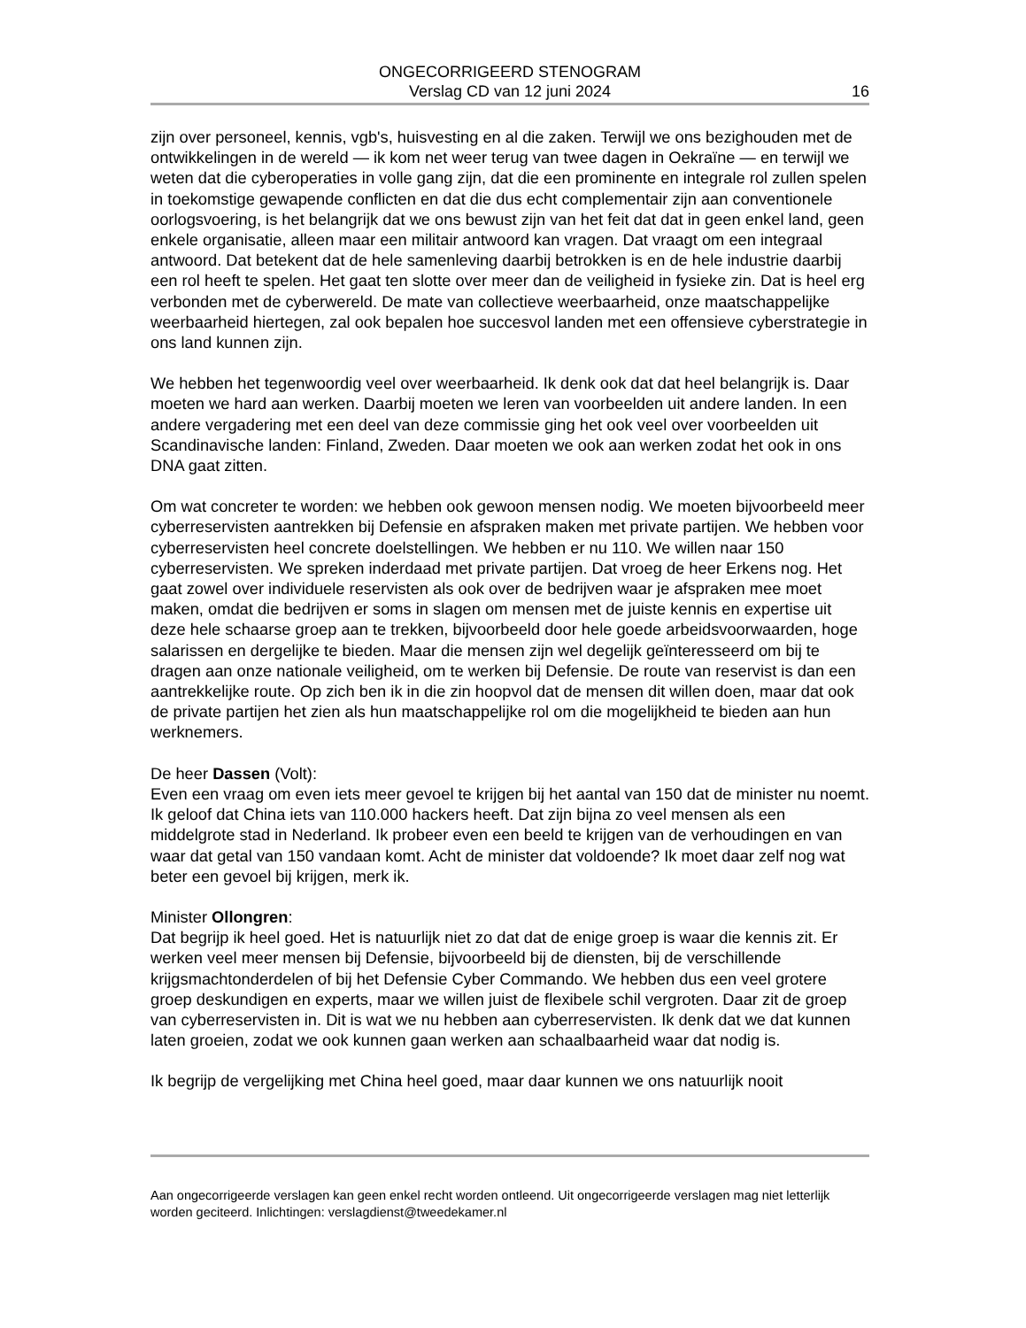ONGECORRIGEERD STENOGRAM
Verslag CD van 12 juni 2024 16
zijn over personeel, kennis, vgb's, huisvesting en al die zaken. Terwijl we ons bezighouden met de ontwikkelingen in de wereld — ik kom net weer terug van twee dagen in Oekraïne — en terwijl we weten dat die cyberoperaties in volle gang zijn, dat die een prominente en integrale rol zullen spelen in toekomstige gewapende conflicten en dat die dus echt complementair zijn aan conventionele oorlogsvoering, is het belangrijk dat we ons bewust zijn van het feit dat dat in geen enkel land, geen enkele organisatie, alleen maar een militair antwoord kan vragen. Dat vraagt om een integraal antwoord. Dat betekent dat de hele samenleving daarbij betrokken is en de hele industrie daarbij een rol heeft te spelen. Het gaat ten slotte over meer dan de veiligheid in fysieke zin. Dat is heel erg verbonden met de cyberwereld. De mate van collectieve weerbaarheid, onze maatschappelijke weerbaarheid hiertegen, zal ook bepalen hoe succesvol landen met een offensieve cyberstrategie in ons land kunnen zijn.
We hebben het tegenwoordig veel over weerbaarheid. Ik denk ook dat dat heel belangrijk is. Daar moeten we hard aan werken. Daarbij moeten we leren van voorbeelden uit andere landen. In een andere vergadering met een deel van deze commissie ging het ook veel over voorbeelden uit Scandinavische landen: Finland, Zweden. Daar moeten we ook aan werken zodat het ook in ons DNA gaat zitten.
Om wat concreter te worden: we hebben ook gewoon mensen nodig. We moeten bijvoorbeeld meer cyberreservisten aantrekken bij Defensie en afspraken maken met private partijen. We hebben voor cyberreservisten heel concrete doelstellingen. We hebben er nu 110. We willen naar 150 cyberreservisten. We spreken inderdaad met private partijen. Dat vroeg de heer Erkens nog. Het gaat zowel over individuele reservisten als ook over de bedrijven waar je afspraken mee moet maken, omdat die bedrijven er soms in slagen om mensen met de juiste kennis en expertise uit deze hele schaarse groep aan te trekken, bijvoorbeeld door hele goede arbeidsvoorwaarden, hoge salarissen en dergelijke te bieden. Maar die mensen zijn wel degelijk geïnteresseerd om bij te dragen aan onze nationale veiligheid, om te werken bij Defensie. De route van reservist is dan een aantrekkelijke route. Op zich ben ik in die zin hoopvol dat de mensen dit willen doen, maar dat ook de private partijen het zien als hun maatschappelijke rol om die mogelijkheid te bieden aan hun werknemers.
De heer Dassen (Volt):
Even een vraag om even iets meer gevoel te krijgen bij het aantal van 150 dat de minister nu noemt. Ik geloof dat China iets van 110.000 hackers heeft. Dat zijn bijna zo veel mensen als een middelgrote stad in Nederland. Ik probeer even een beeld te krijgen van de verhoudingen en van waar dat getal van 150 vandaan komt. Acht de minister dat voldoende? Ik moet daar zelf nog wat beter een gevoel bij krijgen, merk ik.
Minister Ollongren:
Dat begrijp ik heel goed. Het is natuurlijk niet zo dat dat de enige groep is waar die kennis zit. Er werken veel meer mensen bij Defensie, bijvoorbeeld bij de diensten, bij de verschillende krijgsmachtonderdelen of bij het Defensie Cyber Commando. We hebben dus een veel grotere groep deskundigen en experts, maar we willen juist de flexibele schil vergroten. Daar zit de groep van cyberreservisten in. Dit is wat we nu hebben aan cyberreservisten. Ik denk dat we dat kunnen laten groeien, zodat we ook kunnen gaan werken aan schaalbaarheid waar dat nodig is.
Ik begrijp de vergelijking met China heel goed, maar daar kunnen we ons natuurlijk nooit
Aan ongecorrigeerde verslagen kan geen enkel recht worden ontleend. Uit ongecorrigeerde verslagen mag niet letterlijk worden geciteerd. Inlichtingen: verslagdienst@tweedekamer.nl